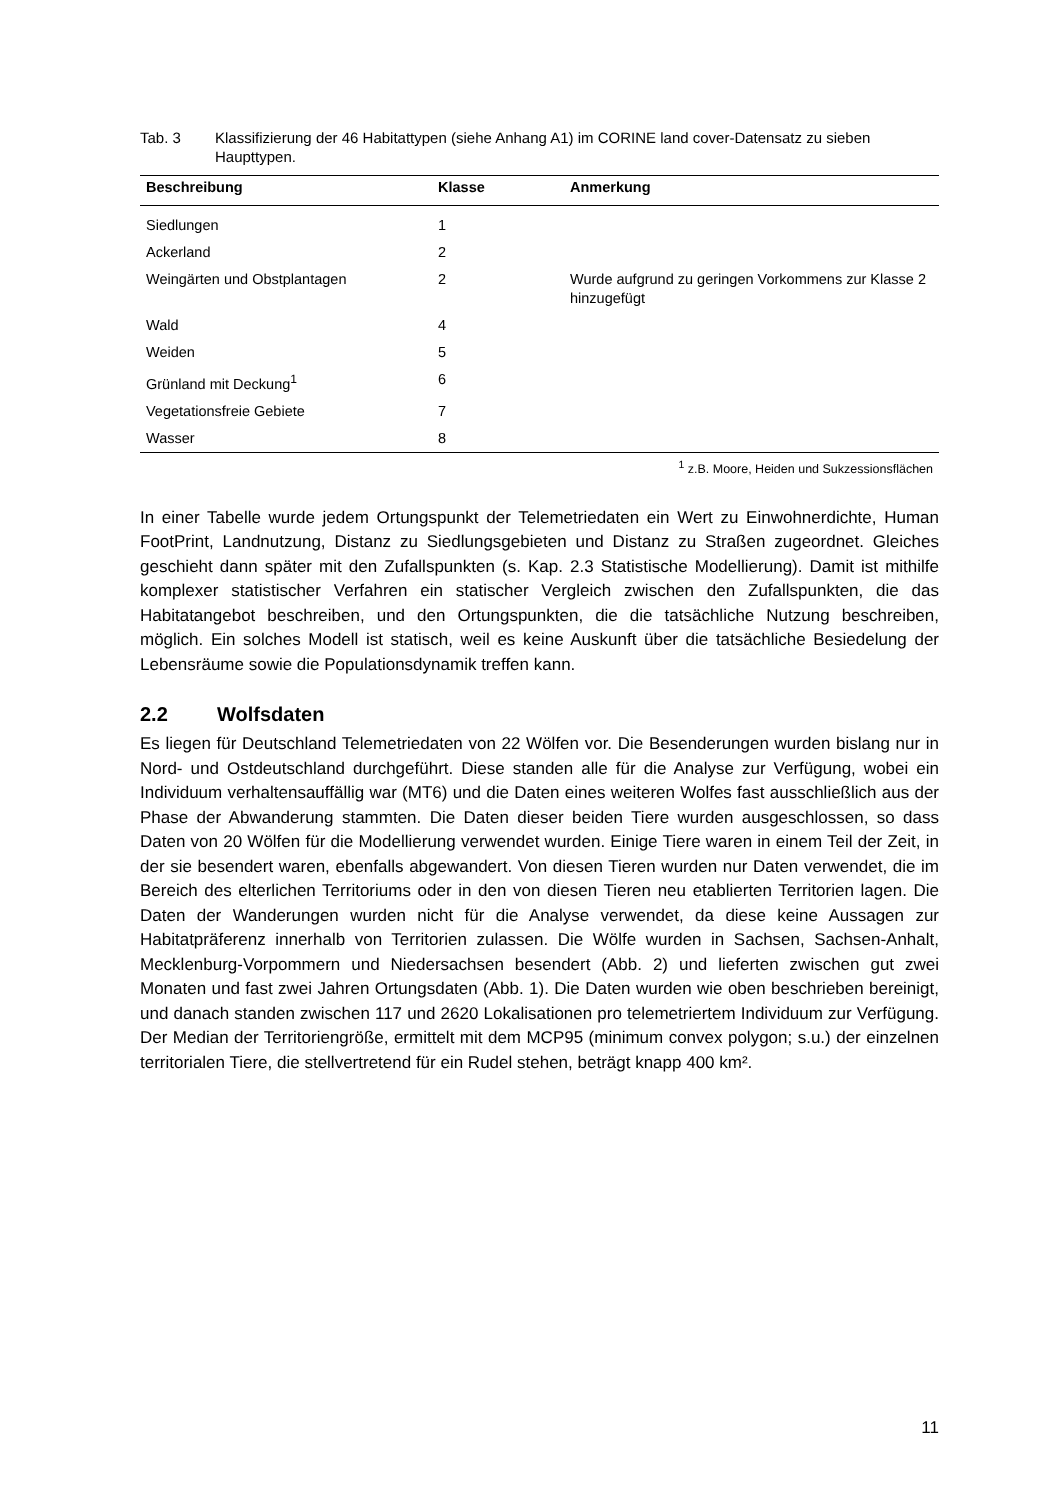Tab. 3 Klassifizierung der 46 Habitattypen (siehe Anhang A1) im CORINE land cover-Datensatz zu sieben Haupttypen.
| Beschreibung | Klasse | Anmerkung |
| --- | --- | --- |
| Siedlungen | 1 | |
| Ackerland | 2 | |
| Weingärten und Obstplantagen | 2 | Wurde aufgrund zu geringen Vorkommens zur Klasse 2 hinzugefügt |
| Wald | 4 | |
| Weiden | 5 | |
| Grünland mit Deckung<sup>1</sup> | 6 | |
| Vegetationsfreie Gebiete | 7 | |
| Wasser | 8 | |
<sup>1</sup> z.B. Moore, Heiden und Sukzessionsflächen
In einer Tabelle wurde jedem Ortungspunkt der Telemetriedaten ein Wert zu Einwohnerdichte, Human FootPrint, Landnutzung, Distanz zu Siedlungsgebieten und Distanz zu Straßen zugeordnet. Gleiches geschieht dann später mit den Zufallspunkten (s. Kap. 2.3 Statistische Modellierung). Damit ist mithilfe komplexer statistischer Verfahren ein statischer Vergleich zwischen den Zufallspunkten, die das Habitatangebot beschreiben, und den Ortungspunkten, die die tatsächliche Nutzung beschreiben, möglich. Ein solches Modell ist statisch, weil es keine Auskunft über die tatsächliche Besiedelung der Lebensräume sowie die Populationsdynamik treffen kann.
2.2 Wolfsdaten
Es liegen für Deutschland Telemetriedaten von 22 Wölfen vor. Die Besenderungen wurden bislang nur in Nord- und Ostdeutschland durchgeführt. Diese standen alle für die Analyse zur Verfügung, wobei ein Individuum verhaltensauffällig war (MT6) und die Daten eines weiteren Wolfes fast ausschließlich aus der Phase der Abwanderung stammten. Die Daten dieser beiden Tiere wurden ausgeschlossen, so dass Daten von 20 Wölfen für die Modellierung verwendet wurden. Einige Tiere waren in einem Teil der Zeit, in der sie besendert waren, ebenfalls abgewandert. Von diesen Tieren wurden nur Daten verwendet, die im Bereich des elterlichen Territoriums oder in den von diesen Tieren neu etablierten Territorien lagen. Die Daten der Wanderungen wurden nicht für die Analyse verwendet, da diese keine Aussagen zur Habitatpräferenz innerhalb von Territorien zulassen. Die Wölfe wurden in Sachsen, Sachsen-Anhalt, Mecklenburg-Vorpommern und Niedersachsen besendert (Abb. 2) und lieferten zwischen gut zwei Monaten und fast zwei Jahren Ortungsdaten (Abb. 1). Die Daten wurden wie oben beschrieben bereinigt, und danach standen zwischen 117 und 2620 Lokalisationen pro telemetriertem Individuum zur Verfügung. Der Median der Territoriengröße, ermittelt mit dem MCP95 (minimum convex polygon; s.u.) der einzelnen territorialen Tiere, die stellvertretend für ein Rudel stehen, beträgt knapp 400 km².
11